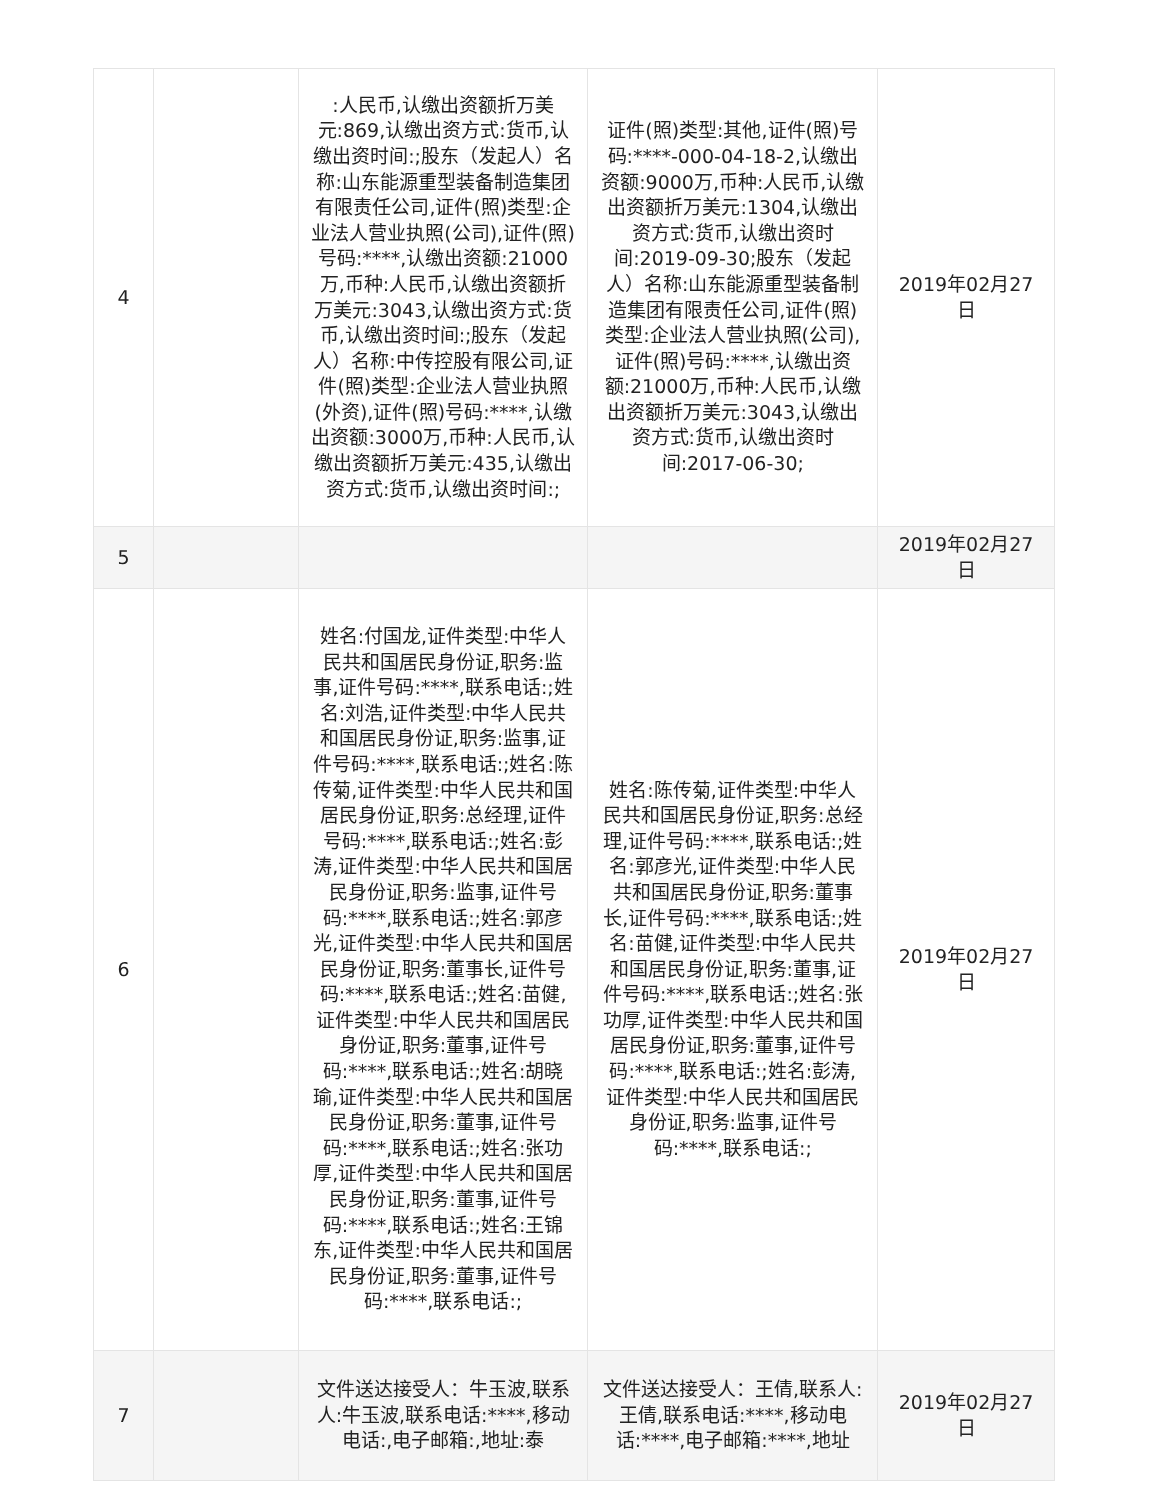| 4 | | :人民币,认缴出资额折万美元:869,认缴出资方式:货币,认缴出资时间:;股东（发起人）名称:山东能源重型装备制造集团有限责任公司,证件(照)类型:企业法人营业执照(公司),证件(照)号码:****,认缴出资额:21000万,币种:人民币,认缴出资额折万美元:3043,认缴出资方式:货币,认缴出资时间:;股东（发起人）名称:中传控股有限公司,证件(照)类型:企业法人营业执照(外资),证件(照)号码:****,认缴出资额:3000万,币种:人民币,认缴出资额折万美元:435,认缴出资方式:货币,认缴出资时间:; | 证件(照)类型:其他,证件(照)号码:****-000-04-18-2,认缴出资额:9000万,币种:人民币,认缴出资额折万美元:1304,认缴出资方式:货币,认缴出资时间:2019-09-30;股东（发起人）名称:山东能源重型装备制造集团有限责任公司,证件(照)类型:企业法人营业执照(公司),证件(照)号码:****,认缴出资额:21000万,币种:人民币,认缴出资额折万美元:3043,认缴出资方式:货币,认缴出资时间:2017-06-30; | 2019年02月27日 |
| 5 | | | | 2019年02月27日 |
| 6 | | 姓名:付国龙,证件类型:中华人民共和国居民身份证,职务:监事,证件号码:****,联系电话:;姓名:刘浩,证件类型:中华人民共和国居民身份证,职务:监事,证件号码:****,联系电话:;姓名:陈传菊,证件类型:中华人民共和国居民身份证,职务:总经理,证件号码:****,联系电话:;姓名:彭涛,证件类型:中华人民共和国居民身份证,职务:监事,证件号码:****,联系电话:;姓名:郭彦光,证件类型:中华人民共和国居民身份证,职务:董事长,证件号码:****,联系电话:;姓名:苗健,证件类型:中华人民共和国居民身份证,职务:董事,证件号码:****,联系电话:;姓名:胡晓瑜,证件类型:中华人民共和国居民身份证,职务:董事,证件号码:****,联系电话:;姓名:张功厚,证件类型:中华人民共和国居民身份证,职务:董事,证件号码:****,联系电话:;姓名:王锦东,证件类型:中华人民共和国居民身份证,职务:董事,证件号码:****,联系电话:; | 姓名:陈传菊,证件类型:中华人民共和国居民身份证,职务:总经理,证件号码:****,联系电话:;姓名:郭彦光,证件类型:中华人民共和国居民身份证,职务:董事长,证件号码:****,联系电话:;姓名:苗健,证件类型:中华人民共和国居民身份证,职务:董事,证件号码:****,联系电话:;姓名:张功厚,证件类型:中华人民共和国居民身份证,职务:董事,证件号码:****,联系电话:;姓名:彭涛,证件类型:中华人民共和国居民身份证,职务:监事,证件号码:****,联系电话:; | 2019年02月27日 |
| 7 | | 文件送达接受人：牛玉波,联系人:牛玉波,联系电话:****,移动电话:,电子邮箱:,地址:泰 | 文件送达接受人：王倩,联系人:王倩,联系电话:****,移动电话:****,电子邮箱:****,地址 | 2019年02月27日 |